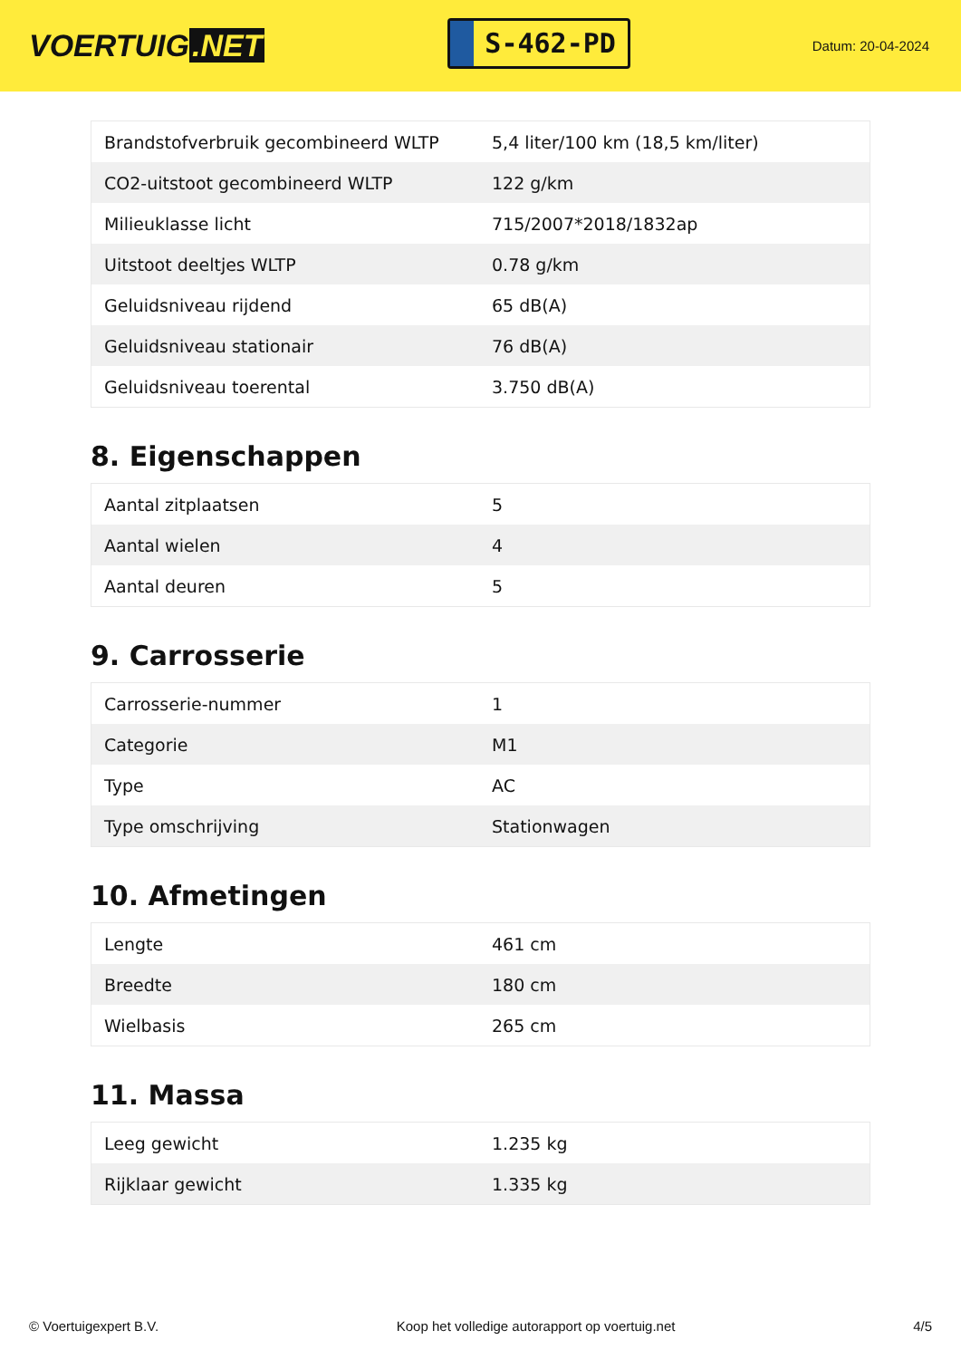VOERTUIG.NET
S-462-PD
Datum: 20-04-2024
| Brandstofverbruik gecombineerd WLTP | 5,4 liter/100 km (18,5 km/liter) |
| CO2-uitstoot gecombineerd WLTP | 122 g/km |
| Milieuklasse licht | 715/2007*2018/1832ap |
| Uitstoot deeltjes WLTP | 0.78 g/km |
| Geluidsniveau rijdend | 65 dB(A) |
| Geluidsniveau stationair | 76 dB(A) |
| Geluidsniveau toerental | 3.750 dB(A) |
8. Eigenschappen
| Aantal zitplaatsen | 5 |
| Aantal wielen | 4 |
| Aantal deuren | 5 |
9. Carrosserie
| Carrosserie-nummer | 1 |
| Categorie | M1 |
| Type | AC |
| Type omschrijving | Stationwagen |
10. Afmetingen
| Lengte | 461 cm |
| Breedte | 180 cm |
| Wielbasis | 265 cm |
11. Massa
| Leeg gewicht | 1.235 kg |
| Rijklaar gewicht | 1.335 kg |
© Voertuigexpert B.V. Koop het volledige autorapport op voertuig.net 4/5